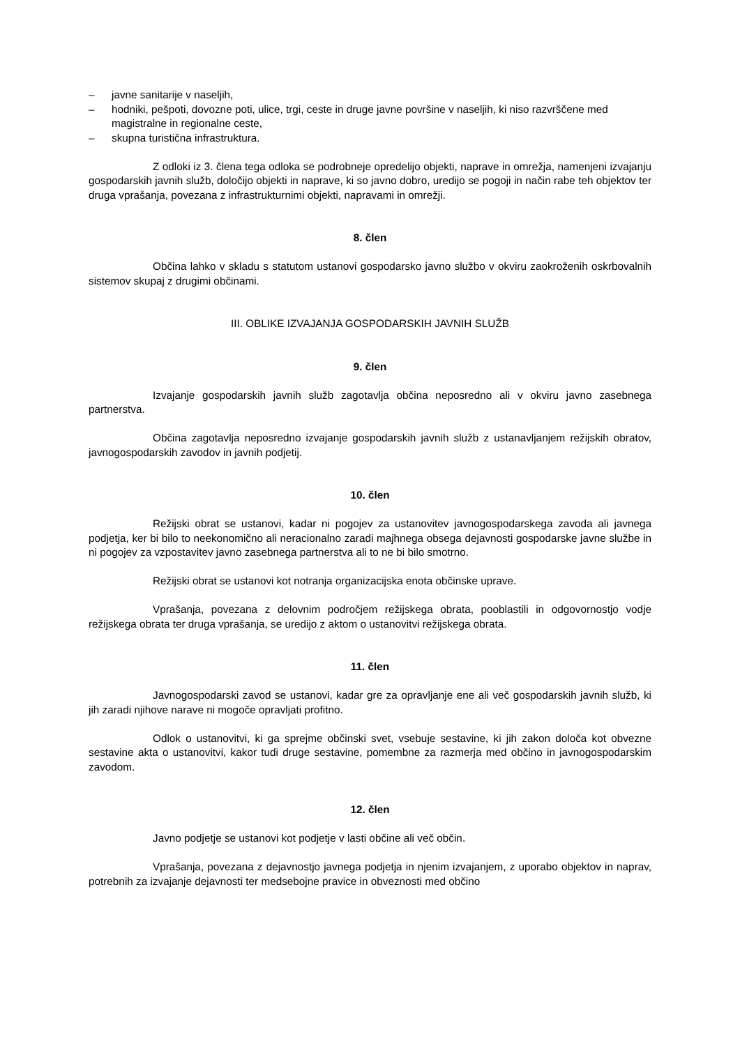– javne sanitarije v naseljih,
– hodniki, pešpoti, dovozne poti, ulice, trgi, ceste in druge javne površine v naseljih, ki niso razvrščene med magistralne in regionalne ceste,
– skupna turistična infrastruktura.
Z odloki iz 3. člena tega odloka se podrobneje opredelijo objekti, naprave in omrežja, namenjeni izvajanju gospodarskih javnih služb, določijo objekti in naprave, ki so javno dobro, uredijo se pogoji in način rabe teh objektov ter druga vprašanja, povezana z infrastrukturnimi objekti, napravami in omrežji.
8. člen
Občina lahko v skladu s statutom ustanovi gospodarsko javno službo v okviru zaokroženih oskrbovalnih sistemov skupaj z drugimi občinami.
III. OBLIKE IZVAJANJA GOSPODARSKIH JAVNIH SLUŽB
9. člen
Izvajanje gospodarskih javnih služb zagotavlja občina neposredno ali v okviru javno zasebnega partnerstva.
Občina zagotavlja neposredno izvajanje gospodarskih javnih služb z ustanavljanjem režijskih obratov, javnogospodarskih zavodov in javnih podjetij.
10. člen
Režijski obrat se ustanovi, kadar ni pogojev za ustanovitev javnogospodarskega zavoda ali javnega podjetja, ker bi bilo to neekonomično ali neracionalno zaradi majhnega obsega dejavnosti gospodarske javne službe in ni pogojev za vzpostavitev javno zasebnega partnerstva ali to ne bi bilo smotrno.
Režijski obrat se ustanovi kot notranja organizacijska enota občinske uprave.
Vprašanja, povezana z delovnim področjem režijskega obrata, pooblastili in odgovornostjo vodje režijskega obrata ter druga vprašanja, se uredijo z aktom o ustanovitvi režijskega obrata.
11. člen
Javnogospodarski zavod se ustanovi, kadar gre za opravljanje ene ali več gospodarskih javnih služb, ki jih zaradi njihove narave ni mogoče opravljati profitno.
Odlok o ustanovitvi, ki ga sprejme občinski svet, vsebuje sestavine, ki jih zakon določa kot obvezne sestavine akta o ustanovitvi, kakor tudi druge sestavine, pomembne za razmerja med občino in javnogospodarskim zavodom.
12. člen
Javno podjetje se ustanovi kot podjetje v lasti občine ali več občin.
Vprašanja, povezana z dejavnostjo javnega podjetja in njenim izvajanjem, z uporabo objektov in naprav, potrebnih za izvajanje dejavnosti ter medsebojne pravice in obveznosti med občino